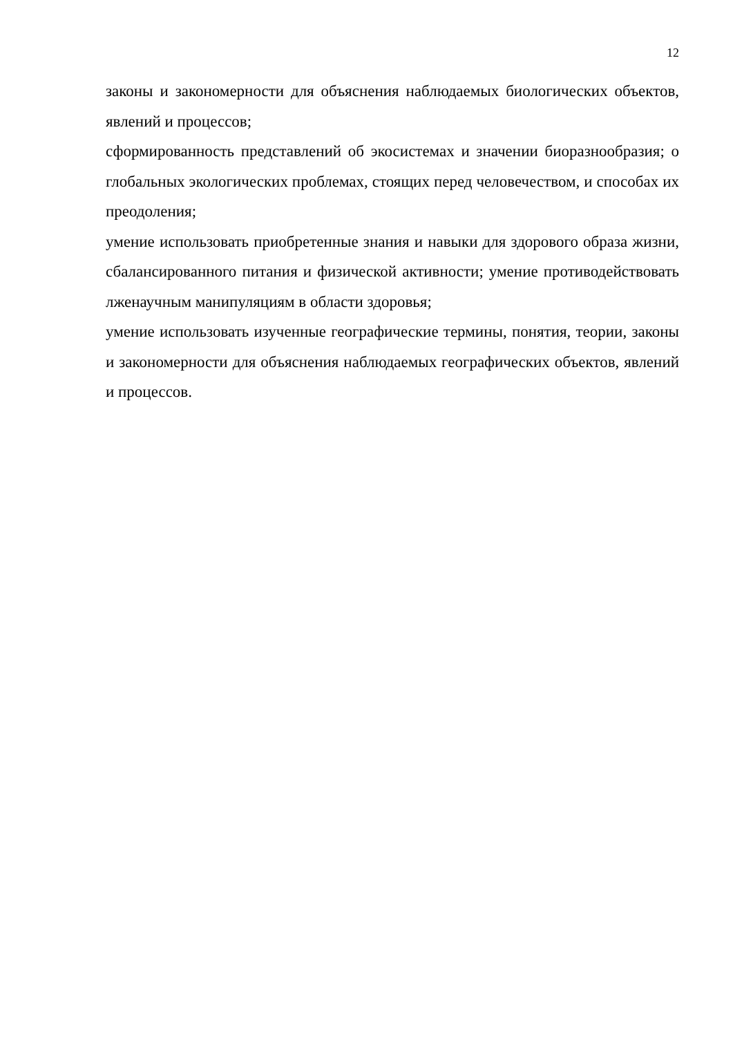12
законы и закономерности для объяснения наблюдаемых биологических объектов, явлений и процессов;
сформированность представлений об экосистемах и значении биоразнообразия; о глобальных экологических проблемах, стоящих перед человечеством, и способах их преодоления;
умение использовать приобретенные знания и навыки для здорового образа жизни, сбалансированного питания и физической активности; умение противодействовать лженаучным манипуляциям в области здоровья;
умение использовать изученные географические термины, понятия, теории, законы и закономерности для объяснения наблюдаемых географических объектов, явлений и процессов.